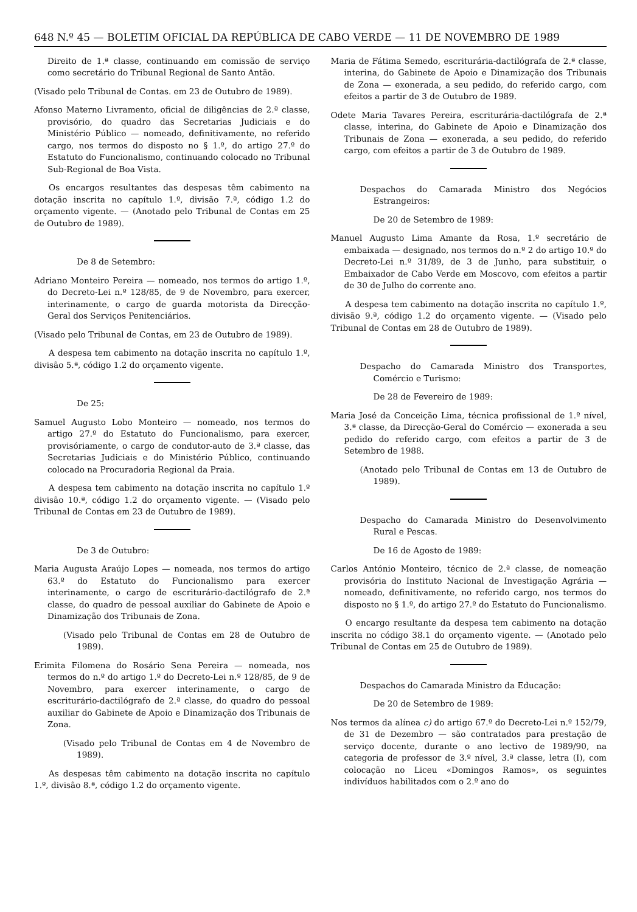648 N.º 45 — BOLETIM OFICIAL DA REPÚBLICA DE CABO VERDE — 11 DE NOVEMBRO DE 1989
Direito de 1.ª classe, continuando em comissão de serviço como secretário do Tribunal Regional de Santo Antão.
(Visado pelo Tribunal de Contas. em 23 de Outubro de 1989).
Afonso Materno Livramento, oficial de diligências de 2.ª classe, provisório, do quadro das Secretarias Judiciais e do Ministério Público — nomeado, definitivamente, no referido cargo, nos termos do disposto no § 1.º, do artigo 27.º do Estatuto do Funcionalismo, continuando colocado no Tribunal Sub-Regional de Boa Vista.
Os encargos resultantes das despesas têm cabimento na dotação inscrita no capítulo 1.º, divisão 7.ª, código 1.2 do orçamento vigente. — (Anotado pelo Tribunal de Contas em 25 de Outubro de 1989).
De 8 de Setembro:
Adriano Monteiro Pereira — nomeado, nos termos do artigo 1.º, do Decreto-Lei n.º 128/85, de 9 de Novembro, para exercer, interinamente, o cargo de guarda motorista da Direcção-Geral dos Serviços Penitenciários.
(Visado pelo Tribunal de Contas, em 23 de Outubro de 1989).
A despesa tem cabimento na dotação inscrita no capítulo 1.º, divisão 5.ª, código 1.2 do orçamento vigente.
De 25:
Samuel Augusto Lobo Monteiro — nomeado, nos termos do artigo 27.º do Estatuto do Funcionalismo, para exercer, provisóriamente, o cargo de condutor-auto de 3.ª classe, das Secretarias Judiciais e do Ministério Público, continuando colocado na Procuradoria Regional da Praia.
A despesa tem cabimento na dotação inscrita no capítulo 1.º divisão 10.ª, código 1.2 do orçamento vigente. — (Visado pelo Tribunal de Contas em 23 de Outubro de 1989).
De 3 de Outubro:
Maria Augusta Araújo Lopes — nomeada, nos termos do artigo 63.º do Estatuto do Funcionalismo para exercer interinamente, o cargo de escriturário-dactilógrafo de 2.ª classe, do quadro de pessoal auxiliar do Gabinete de Apoio e Dinamização dos Tribunais de Zona.
(Visado pelo Tribunal de Contas em 28 de Outubro de 1989).
Erimita Filomena do Rosário Sena Pereira — nomeada, nos termos do n.º do artigo 1.º do Decreto-Lei n.º 128/85, de 9 de Novembro, para exercer interinamente, o cargo de escriturário-dactilógrafo de 2.ª classe, do quadro do pessoal auxiliar do Gabinete de Apoio e Dinamização dos Tribunais de Zona.
(Visado pelo Tribunal de Contas em 4 de Novembro de 1989).
As despesas têm cabimento na dotação inscrita no capítulo 1.º, divisão 8.ª, código 1.2 do orçamento vigente.
Maria de Fátima Semedo, escriturária-dactilógrafa de 2.ª classe, interina, do Gabinete de Apoio e Dinamização dos Tribunais de Zona — exonerada, a seu pedido, do referido cargo, com efeitos a partir de 3 de Outubro de 1989.
Odete Maria Tavares Pereira, escriturária-dactilógrafa de 2.ª classe, interina, do Gabinete de Apoio e Dinamização dos Tribunais de Zona — exonerada, a seu pedido, do referido cargo, com efeitos a partir de 3 de Outubro de 1989.
Despachos do Camarada Ministro dos Negócios Estrangeiros:
De 20 de Setembro de 1989:
Manuel Augusto Lima Amante da Rosa, 1.º secretário de embaixada — designado, nos termos do n.º 2 do artigo 10.º do Decreto-Lei n.º 31/89, de 3 de Junho, para substituir, o Embaixador de Cabo Verde em Moscovo, com efeitos a partir de 30 de Julho do corrente ano.
A despesa tem cabimento na dotação inscrita no capítulo 1.º, divisão 9.ª, código 1.2 do orçamento vigente. — (Visado pelo Tribunal de Contas em 28 de Outubro de 1989).
Despacho do Camarada Ministro dos Transportes, Comércio e Turismo:
De 28 de Fevereiro de 1989:
Maria José da Conceição Lima, técnica profissional de 1.º nível, 3.ª classe, da Direcção-Geral do Comércio — exonerada a seu pedido do referido cargo, com efeitos a partir de 3 de Setembro de 1988.
(Anotado pelo Tribunal de Contas em 13 de Outubro de 1989).
Despacho do Camarada Ministro do Desenvolvimento Rural e Pescas.
De 16 de Agosto de 1989:
Carlos António Monteiro, técnico de 2.ª classe, de nomeação provisória do Instituto Nacional de Investigação Agrária — nomeado, definitivamente, no referido cargo, nos termos do disposto no § 1.º, do artigo 27.º do Estatuto do Funcionalismo.
O encargo resultante da despesa tem cabimento na dotação inscrita no código 38.1 do orçamento vigente. — (Anotado pelo Tribunal de Contas em 25 de Outubro de 1989).
Despachos do Camarada Ministro da Educação:
De 20 de Setembro de 1989:
Nos termos da alínea c) do artigo 67.º do Decreto-Lei n.º 152/79, de 31 de Dezembro — são contratados para prestação de serviço docente, durante o ano lectivo de 1989/90, na categoria de professor de 3.º nível, 3.ª classe, letra (I), com colocação no Liceu «Domingos Ramos», os seguintes indivíduos habilitados com o 2.º ano do